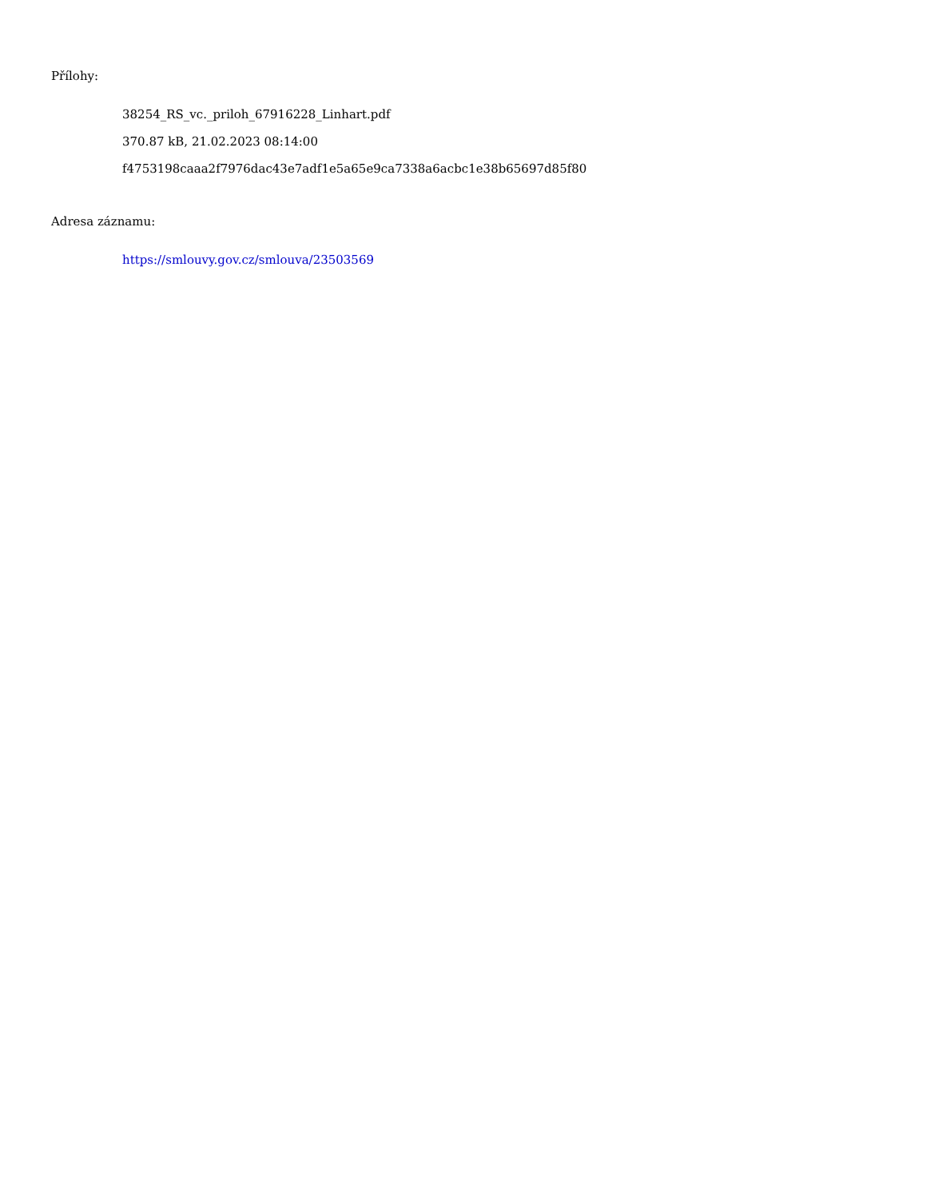Přílohy:
38254_RS_vc._priloh_67916228_Linhart.pdf
370.87 kB, 21.02.2023 08:14:00
f4753198caaa2f7976dac43e7adf1e5a65e9ca7338a6acbc1e38b65697d85f80
Adresa záznamu:
https://smlouvy.gov.cz/smlouva/23503569